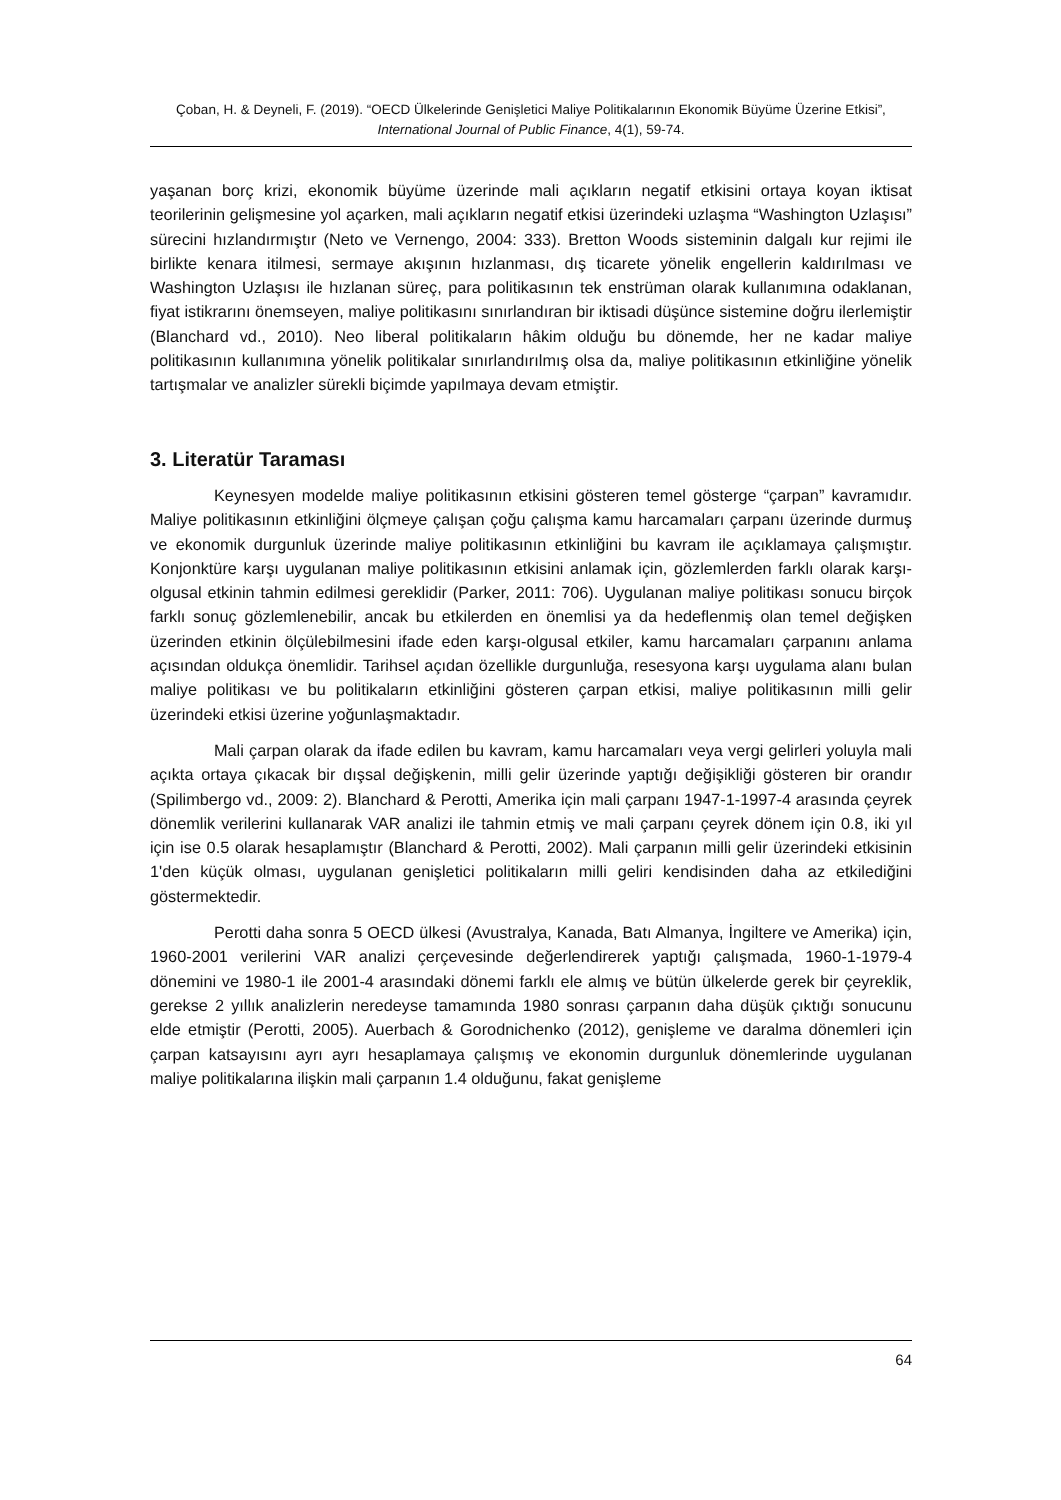Çoban, H. & Deyneli, F. (2019). “OECD Ülkelerinde Genişletici Maliye Politikalarının Ekonomik Büyüme Üzerine Etkisi”, International Journal of Public Finance, 4(1), 59-74.
yaşanan borç krizi, ekonomik büyüme üzerinde mali açıkların negatif etkisini ortaya koyan iktisat teorilerinin gelişmesine yol açarken, mali açıkların negatif etkisi üzerindeki uzlaşma “Washington Uzlaşısı” sürecini hızlandırmıştır (Neto ve Vernengo, 2004: 333). Bretton Woods sisteminin dalgalı kur rejimi ile birlikte kenara itilmesi, sermaye akışının hızlanması, dış ticarete yönelik engellerin kaldırılması ve Washington Uzlaşısı ile hızlanan süreç, para politikasının tek enstrüman olarak kullanımına odaklanan, fiyat istikrarını önemseyen, maliye politikasını sınırlandıran bir iktisadi düşünce sistemine doğru ilerlemiştir (Blanchard vd., 2010). Neo liberal politikaların hâkim olduğu bu dönemde, her ne kadar maliye politikasının kullanımına yönelik politikalar sınırlandırılmış olsa da, maliye politikasının etkinliğine yönelik tartışmalar ve analizler sürekli biçimde yapılmaya devam etmiştir.
3. Literatür Taraması
Keynesyen modelde maliye politikasının etkisini gösteren temel gösterge “çarpan” kavramıdır. Maliye politikasının etkinliğini ölçmeye çalışan çoğu çalışma kamu harcamaları çarpanı üzerinde durmuş ve ekonomik durgunluk üzerinde maliye politikasının etkinliğini bu kavram ile açıklamaya çalışmıştır. Konjonktüre karşı uygulanan maliye politikasının etkisini anlamak için, gözlemlerden farklı olarak karşı-olgusal etkinin tahmin edilmesi gereklidir (Parker, 2011: 706). Uygulanan maliye politikası sonucu birçok farklı sonuç gözlemlenebilir, ancak bu etkilerden en önemlisi ya da hedeflenmiş olan temel değişken üzerinden etkinin ölçülebilmesini ifade eden karşı-olgusal etkiler, kamu harcamaları çarpanını anlama açısından oldukça önemlidir. Tarihsel açıdan özellikle durgunluğa, resesyona karşı uygulama alanı bulan maliye politikası ve bu politikaların etkinliğini gösteren çarpan etkisi, maliye politikasının milli gelir üzerindeki etkisi üzerine yoğunlaşmaktadır.
Mali çarpan olarak da ifade edilen bu kavram, kamu harcamaları veya vergi gelirleri yoluyla mali açıkta ortaya çıkacak bir dışsal değişkenin, milli gelir üzerinde yaptığı değişikliği gösteren bir orandır (Spilimbergo vd., 2009: 2). Blanchard & Perotti, Amerika için mali çarpanı 1947-1-1997-4 arasında çeyrek dönemlik verilerini kullanarak VAR analizi ile tahmin etmiş ve mali çarpanı çeyrek dönem için 0.8, iki yıl için ise 0.5 olarak hesaplamıştır (Blanchard & Perotti, 2002). Mali çarpanın milli gelir üzerindeki etkisinin 1'den küçük olması, uygulanan genişletici politikaların milli geliri kendisinden daha az etkilediğini göstermektedir.
Perotti daha sonra 5 OECD ülkesi (Avustralya, Kanada, Batı Almanya, İngiltere ve Amerika) için, 1960-2001 verilerini VAR analizi çerçevesinde değerlendirerek yaptığı çalışmada, 1960-1-1979-4 dönemini ve 1980-1 ile 2001-4 arasındaki dönemi farklı ele almış ve bütün ülkelerde gerek bir çeyreklik, gerekse 2 yıllık analizlerin neredeyse tamamında 1980 sonrası çarpanın daha düşük çıktığı sonucunu elde etmiştir (Perotti, 2005). Auerbach & Gorodnichenko (2012), genişleme ve daralma dönemleri için çarpan katsayısını ayrı ayrı hesaplamaya çalışmış ve ekonomin durgunluk dönemlerinde uygulanan maliye politikalarına ilişkin mali çarpanın 1.4 olduğunu, fakat genişleme
64